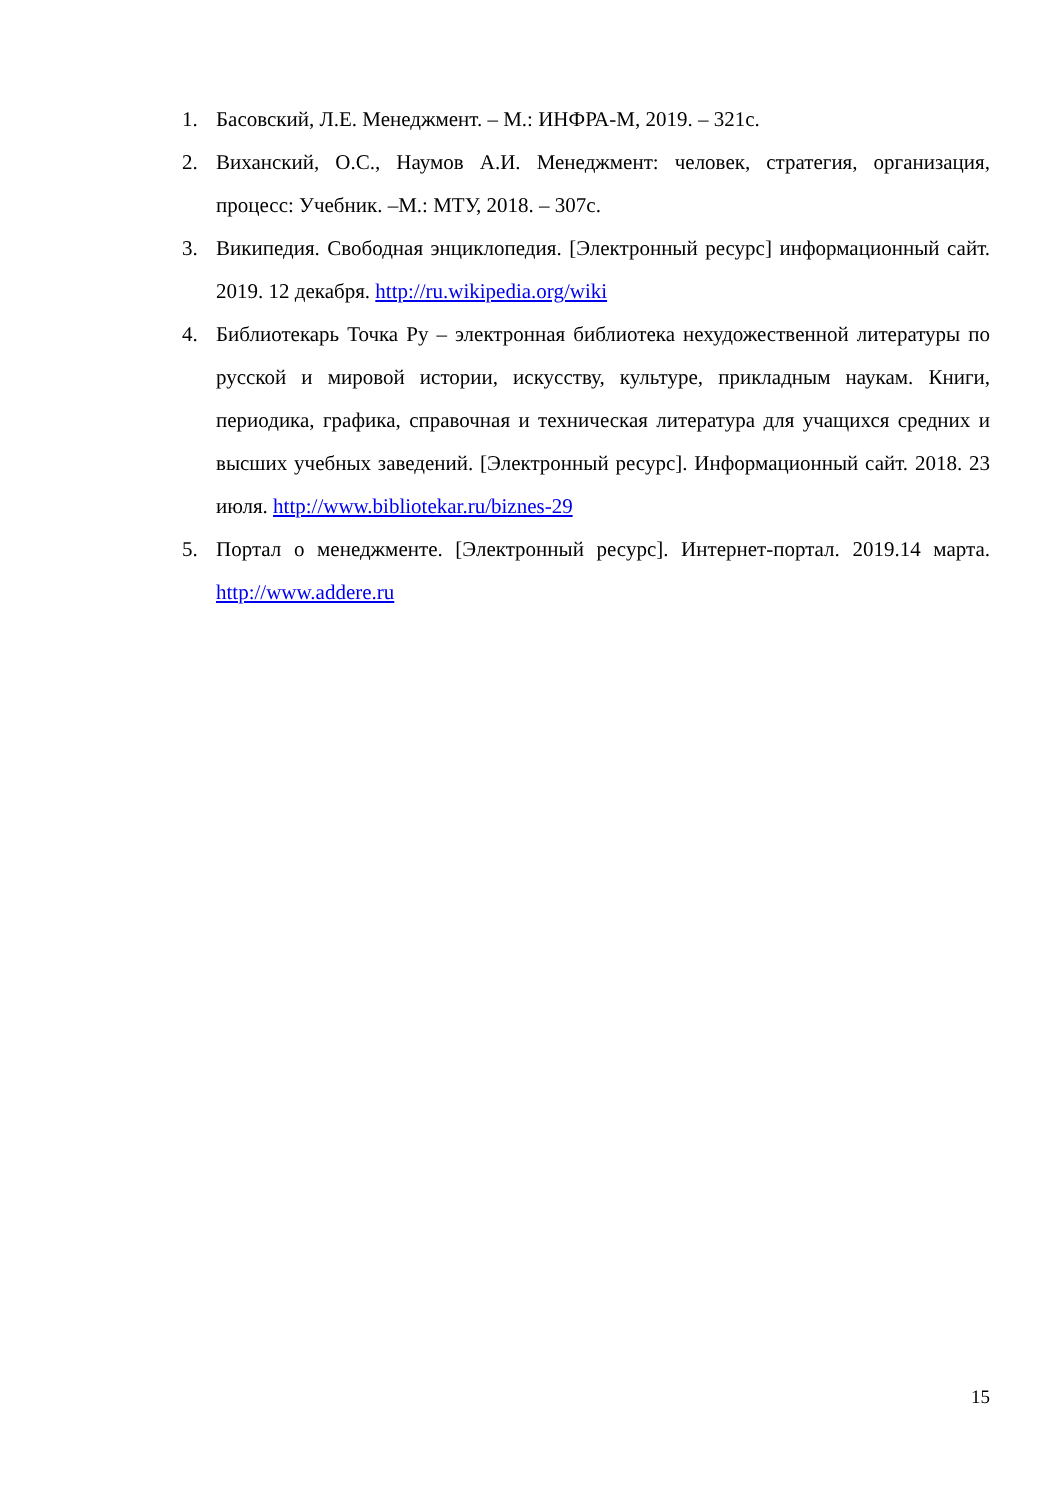1. Басовский, Л.Е. Менеджмент. – М.: ИНФРА-М, 2019. – 321с.
2. Виханский, О.С., Наумов А.И. Менеджмент: человек, стратегия, организация, процесс: Учебник. –М.: МТУ, 2018. – 307с.
3. Википедия. Свободная энциклопедия. [Электронный ресурс] информационный сайт. 2019. 12 декабря. http://ru.wikipedia.org/wiki
4. Библиотекарь Точка Ру – электронная библиотека нехудожественной литературы по русской и мировой истории, искусству, культуре, прикладным наукам. Книги, периодика, графика, справочная и техническая литература для учащихся средних и высших учебных заведений. [Электронный ресурс]. Информационный сайт. 2018. 23 июля. http://www.bibliotekar.ru/biznes-29
5. Портал о менеджменте. [Электронный ресурс]. Интернет-портал. 2019.14 марта. http://www.addere.ru
15